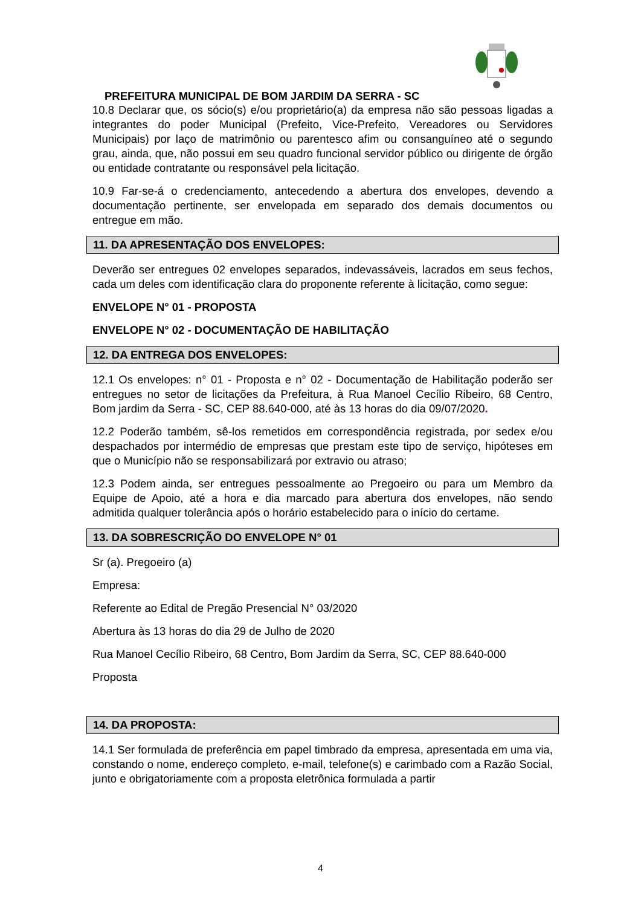PREFEITURA MUNICIPAL DE BOM JARDIM DA SERRA - SC
10.8 Declarar que, os sócio(s) e/ou proprietário(a) da empresa não são pessoas ligadas a integrantes do poder Municipal (Prefeito, Vice-Prefeito, Vereadores ou Servidores Municipais) por laço de matrimônio ou parentesco afim ou consanguíneo até o segundo grau, ainda, que, não possui em seu quadro funcional servidor público ou dirigente de órgão ou entidade contratante ou responsável pela licitação.
10.9 Far-se-á o credenciamento, antecedendo a abertura dos envelopes, devendo a documentação pertinente, ser envelopada em separado dos demais documentos ou entregue em mão.
11. DA APRESENTAÇÃO DOS ENVELOPES:
Deverão ser entregues 02 envelopes separados, indevassáveis, lacrados em seus fechos, cada um deles com identificação clara do proponente referente à licitação, como segue:
ENVELOPE N° 01 - PROPOSTA
ENVELOPE N° 02 - DOCUMENTAÇÃO DE HABILITAÇÃO
12. DA ENTREGA DOS ENVELOPES:
12.1 Os envelopes: n° 01 - Proposta e n° 02 - Documentação de Habilitação poderão ser entregues no setor de licitações da Prefeitura, à Rua Manoel Cecílio Ribeiro, 68 Centro, Bom jardim da Serra - SC, CEP 88.640-000, até às 13 horas do dia 09/07/2020.
12.2 Poderão também, sê-los remetidos em correspondência registrada, por sedex e/ou despachados por intermédio de empresas que prestam este tipo de serviço, hipóteses em que o Município não se responsabilizará por extravio ou atraso;
12.3 Podem ainda, ser entregues pessoalmente ao Pregoeiro ou para um Membro da Equipe de Apoio, até a hora e dia marcado para abertura dos envelopes, não sendo admitida qualquer tolerância após o horário estabelecido para o início do certame.
13. DA SOBRESCRIÇÃO DO ENVELOPE N° 01
Sr (a). Pregoeiro (a)
Empresa:
Referente ao Edital de Pregão Presencial N° 03/2020
Abertura às 13 horas do dia 29 de Julho de 2020
Rua Manoel Cecílio Ribeiro, 68 Centro, Bom Jardim da Serra, SC, CEP 88.640-000
Proposta
14. DA PROPOSTA:
14.1 Ser formulada de preferência em papel timbrado da empresa, apresentada em uma via, constando o nome, endereço completo, e-mail, telefone(s) e carimbado com a Razão Social, junto e obrigatoriamente com a proposta eletrônica formulada a partir
4